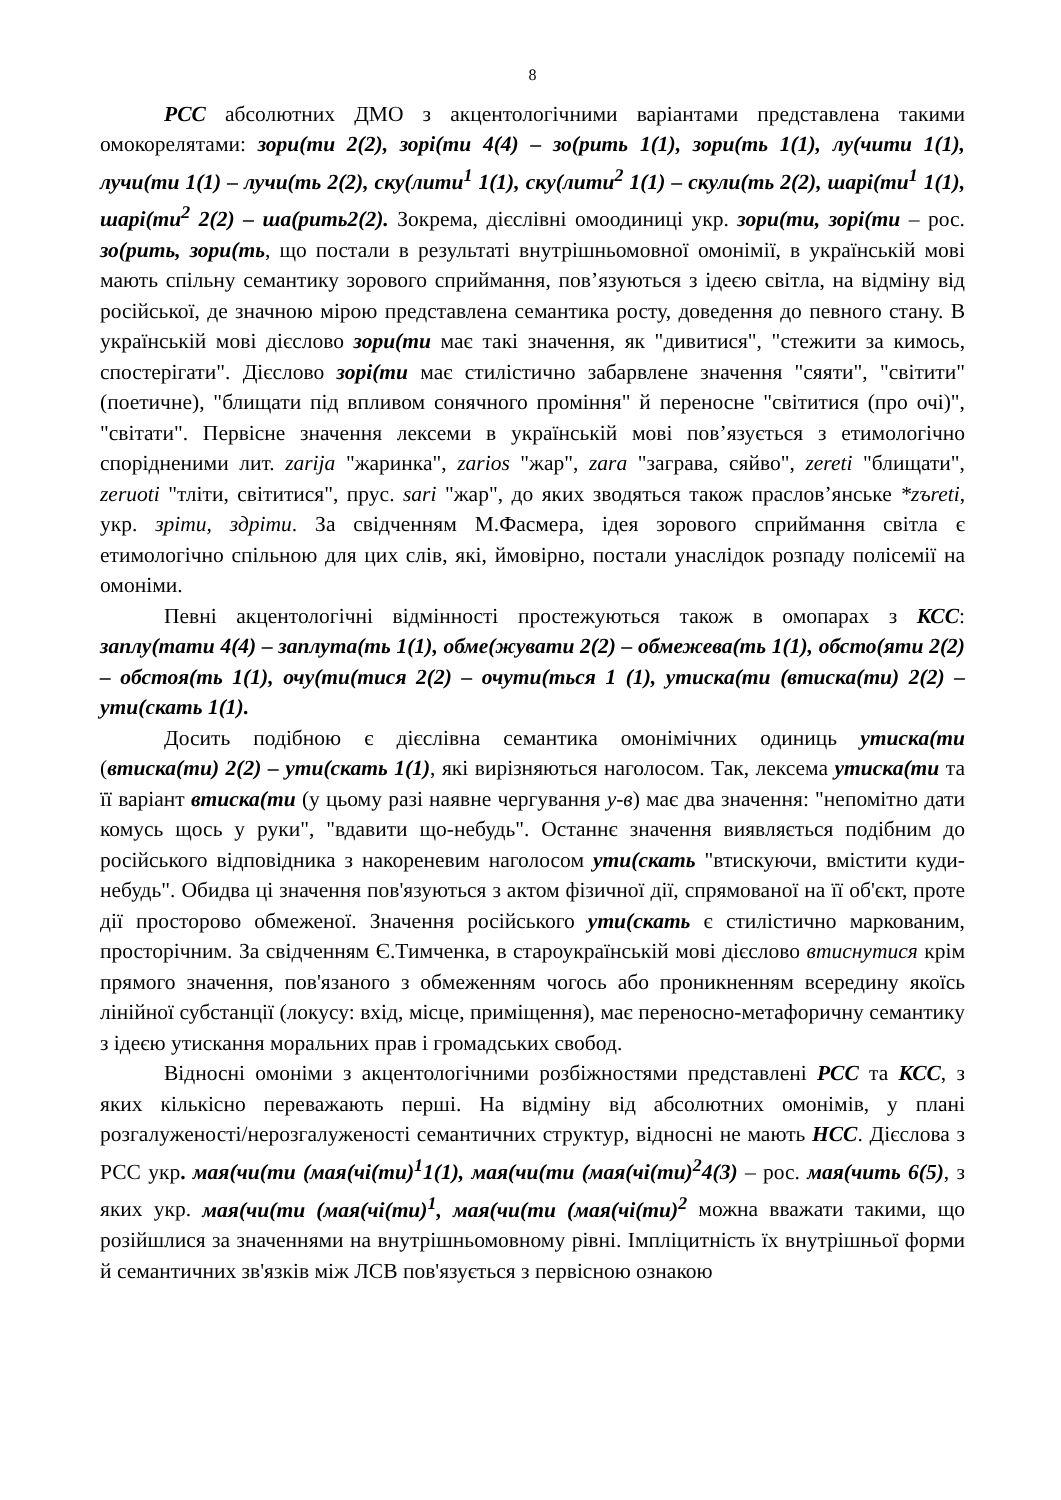8
РСС абсолютних ДМО з акцентологічними варіантами представлена такими омокорелятами: зори(ти 2(2), зорі(ти 4(4) – зо(рить 1(1), зори(ть 1(1), лу(чити 1(1), лучи(ти 1(1) – лучи(ть 2(2), ску(лити<sup>1</sup> 1(1), ску(лити<sup>2</sup> 1(1) – скули(ть 2(2), шарі(ти<sup>1</sup> 1(1), шарі(ти<sup>2</sup> 2(2) – ша(рить2(2). Зокрема, дієслівні омоодиниці укр. зори(ти, зорі(ти – рос. зо(рить, зори(ть, що постали в результаті внутрішньомовної омонімії, в українській мові мають спільну семантику зорового сприймання, пов’язуються з ідеєю світла, на відміну від російської, де значною мірою представлена семантика росту, доведення до певного стану. В українській мові дієслово зори(ти має такі значення, як "дивитися", "стежити за кимось, спостерігати". Дієслово зорі(ти має стилістично забарвлене значення "сяяти", "світити" (поетичне), "блищати під впливом сонячного проміння" й переносне "світитися (про очі)", "світати". Первісне значення лексеми в українській мові пов’язується з етимологічно спорідненими лит. zarija "жаринка", zarios "жар", zara "заграва, сяйво", zereti "блищати", zeruoti "тліти, світитися", прус. sari "жар", до яких зводяться також праслов’янське *zъreti, укр. зріти, здріти. За свідченням М.Фасмера, ідея зорового сприймання світла є етимологічно спільною для цих слів, які, ймовірно, постали унаслідок розпаду полісемії на омоніми.
Певні акцентологічні відмінності простежуються також в омопарах з КСС: заплу(тати 4(4) – заплута(ть 1(1), обме(жувати 2(2) – обмежева(ть 1(1), обсто(яти 2(2) – обстоя(ть 1(1), очу(ти(тися 2(2) – очути(ться 1 (1), утиска(ти (втиска(ти) 2(2) – ути(скать 1(1).
Досить подібною є дієслівна семантика омонімічних одиниць утиска(ти (втиска(ти) 2(2) – ути(скать 1(1), які вирізняються наголосом. Так, лексема утиска(ти та її варіант втиска(ти (у цьому разі наявне чергування у-в) має два значення: "непомітно дати комусь щось у руки", "вдавити що-небудь". Останнє значення виявляється подібним до російського відповідника з накореневим наголосом ути(скать "втискуючи, вмістити куди-небудь". Обидва ці значення пов'язуються з актом фізичної дії, спрямованої на її об'єкт, проте дії просторово обмеженої. Значення російського ути(скать є стилістично маркованим, просторічним. За свідченням Є.Тимченка, в староукраїнській мові дієслово втиснутися крім прямого значення, пов'язаного з обмеженням чогось або проникненням всередину якоїсь лінійної субстанції (локусу: вхід, місце, приміщення), має переносно-метафоричну семантику з ідеєю утискання моральних прав і громадських свобод.
Відносні омоніми з акцентологічними розбіжностями представлені РСС та КСС, з яких кількісно переважають перші. На відміну від абсолютних омонімів, у плані розгалуженості/нерозгалуженості семантичних структур, відносні не мають НСС. Дієслова з РСС укр. мая(чи(ти (мая(чі(ти)<sup>1</sup>1(1), мая(чи(ти (мая(чі(ти)<sup>2</sup>4(3) – рос. мая(чить 6(5), з яких укр. мая(чи(ти (мая(чі(ти)<sup>1</sup>, мая(чи(ти (мая(чі(ти)<sup>2</sup> можна вважати такими, що розійшлися за значеннями на внутрішньомовному рівні. Імпліцитність їх внутрішньої форми й семантичних зв'язків між ЛСВ пов'язується з первісною ознакою